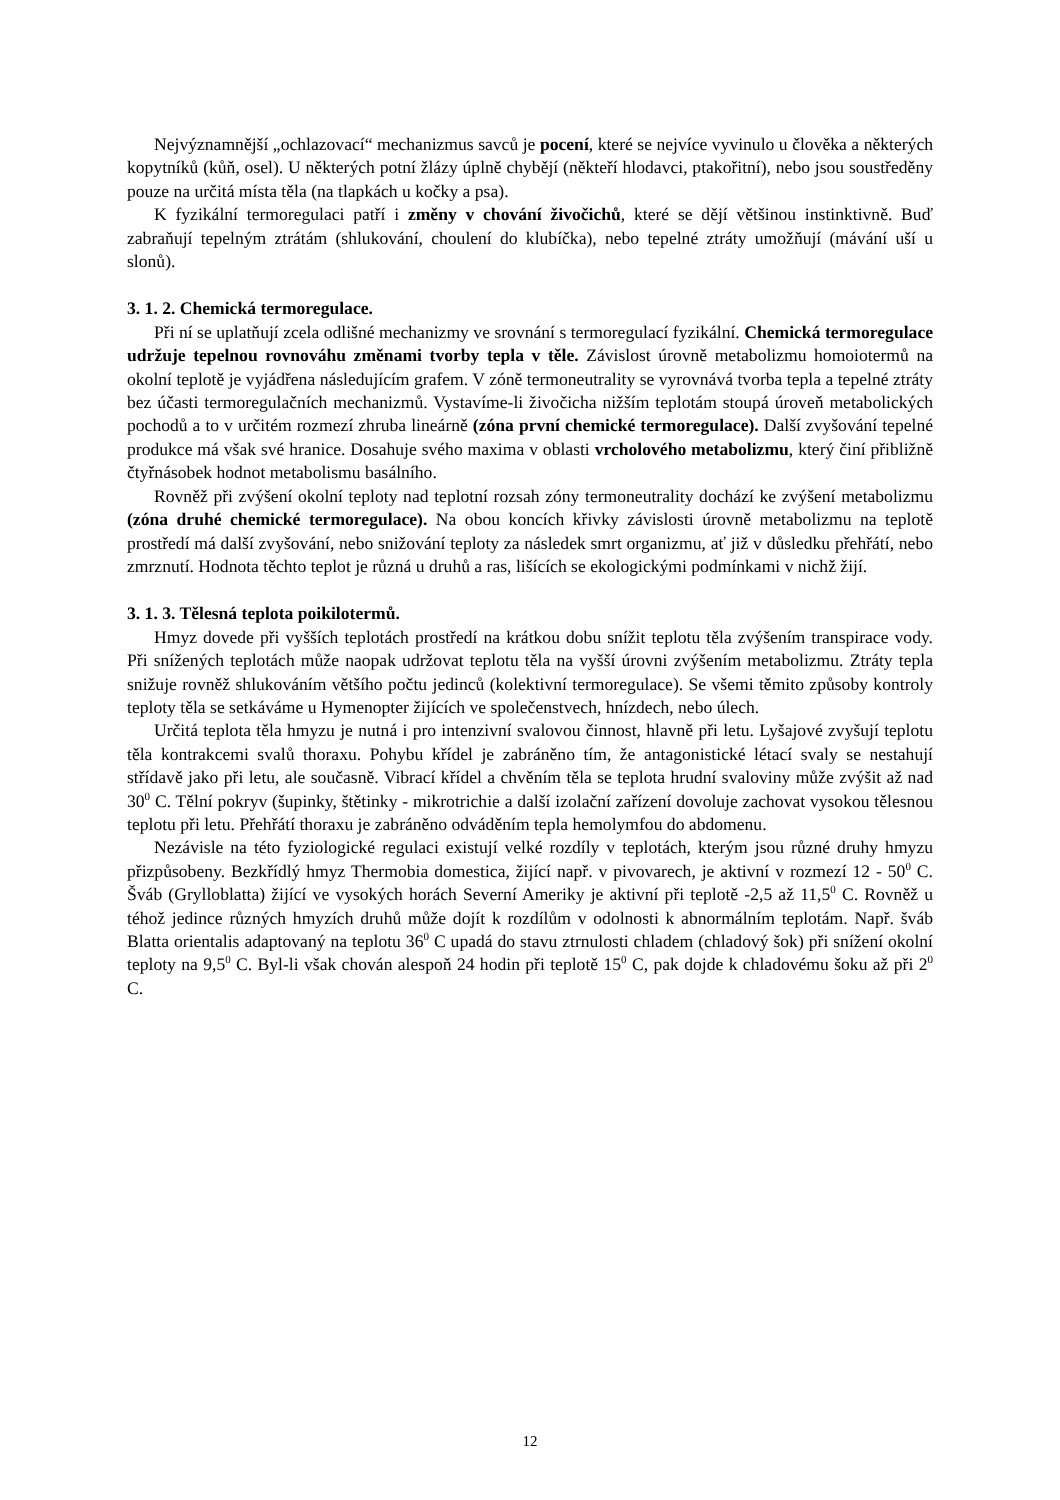Nejvýznamnější „ochlazovací“ mechanizmus savců je pocení, které se nejvíce vyvinulo u člověka a některých kopytníků (kůň, osel). U některých potní žlázy úplně chybějí (někteří hlodavci, ptakořitní), nebo jsou soustředěny pouze na určitá místa těla (na tlapkách u kočky a psa).
K fyzikální termoregulaci patří i změny v chování živočichů, které se dějí většinou instinktivně. Buď zabraňují tepelným ztrátám (shlukování, choulení do klubíčka), nebo tepelné ztráty umožňují (mávání uší u slonů).
3. 1. 2. Chemická termoregulace.
Při ní se uplatňují zcela odlišné mechanizmy ve srovnání s termoregulací fyzikální. Chemická termoregulace udržuje tepelnou rovnováhu změnami tvorby tepla v těle. Závislost úrovně metabolizmu homoiotermů na okolní teplotě je vyjádřena následujícím grafem. V zóně termoneutrality se vyrovnává tvorba tepla a tepelné ztráty bez účasti termoregulačních mechanizmů. Vystavíme-li živočicha nižším teplotám stoupá úroveň metabolických pochodů a to v určitém rozmezí zhruba lineárně (zóna první chemické termoregulace). Další zvyšování tepelné produkce má však své hranice. Dosahuje svého maxima v oblasti vrcholového metabolizmu, který činí přibližně čtyřnásobek hodnot metabolismu basálního.
Rovněž při zvýšení okolní teploty nad teplotní rozsah zóny termoneutrality dochází ke zvýšení metabolizmu (zóna druhé chemické termoregulace). Na obou koncích křivky závislosti úrovně metabolizmu na teplotě prostředí má další zvyšování, nebo snižování teploty za následek smrt organizmu, ať již v důsledku přehřátí, nebo zmrznutí. Hodnota těchto teplot je různá u druhů a ras, lišících se ekologickými podmínkami v nichž žijí.
3. 1. 3. Tělesná teplota poikilotermů.
Hmyz dovede při vyšších teplotách prostředí na krátkou dobu snížit teplotu těla zvýšením transpirace vody. Při snížených teplotách může naopak udržovat teplotu těla na vyšší úrovni zvýšením metabolizmu. Ztráty tepla snižuje rovněž shlukováním většího počtu jedinců (kolektivní termoregulace). Se všemi těmito způsoby kontroly teploty těla se setkáváme u Hymenopter žijících ve společenstvech, hnízdech, nebo úlech.
Určitá teplota těla hmyzu je nutná i pro intenzivní svalovou činnost, hlavně při letu. Lyšajové zvyšují teplotu těla kontrakcemi svalů thoraxu. Pohybu křídel je zabráněno tím, že antagonistické létací svaly se nestahují střídavě jako při letu, ale současně. Vibrací křídel a chvěním těla se teplota hrudní svaloviny může zvýšit až nad 30<sup>0</sup> C. Tělní pokryv (šupinky, štětinky - mikrotrichie a další izolační zařízení dovoluje zachovat vysokou tělesnou teplotu při letu. Přehřátí thoraxu je zabráněno odváděním tepla hemolymfou do abdomenu.
Nezávisle na této fyziologické regulaci existují velké rozdíly v teplotách, kterým jsou různé druhy hmyzu přizpůsobeny. Bezkřídlý hmyz Thermobia domestica, žijící např. v pivovarech, je aktivní v rozmezí 12 - 50<sup>0</sup> C. Šváb (Grylloblatta) žijící ve vysokých horách Severní Ameriky je aktivní při teplotě -2,5 až 11,5<sup>0</sup> C. Rovněž u téhož jedince různých hmyzích druhů může dojít k rozdílům v odolnosti k abnormálním teplotám. Např. šváb Blatta orientalis adaptovaný na teplotu 36<sup>0</sup> C upadá do stavu ztrnulosti chladem (chladový šok) při snížení okolní teploty na 9,5<sup>0</sup> C. Byl-li však chován alespoň 24 hodin při teplotě 15<sup>0</sup> C, pak dojde k chladovému šoku až při 2<sup>0</sup> C.
12